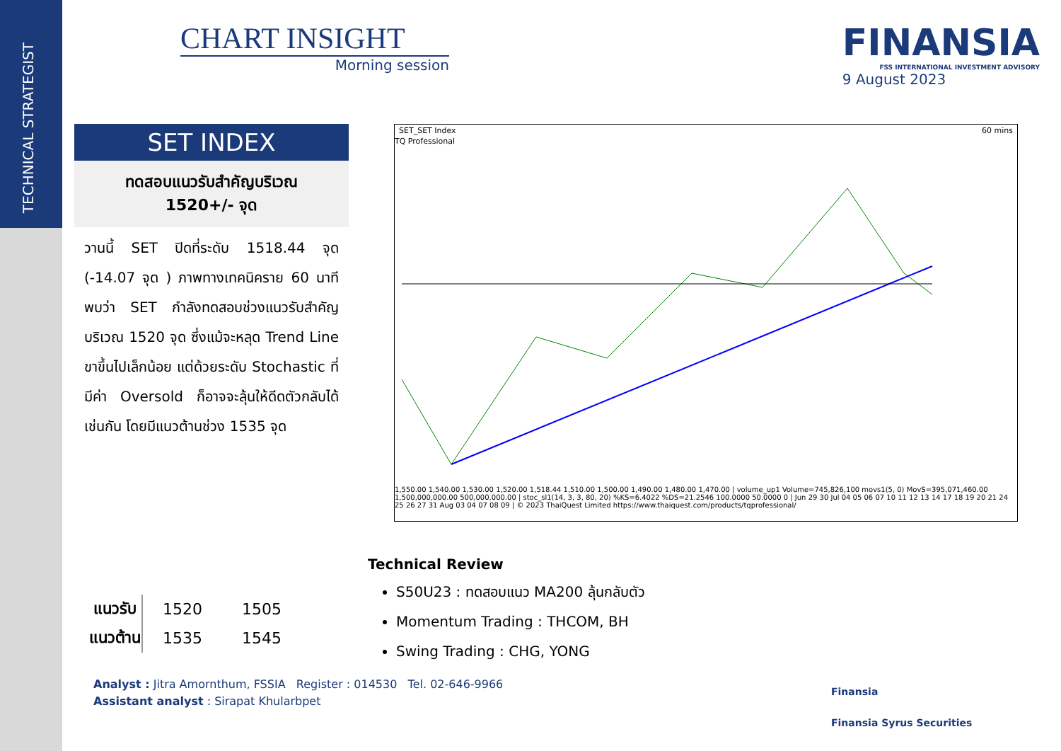TECHNICAL STRATEGIST
CHART INSIGHT
Morning session
FINANSIA
FSS INTERNATIONAL INVESTMENT ADVISORY
9 August 2023
SET INDEX
ทดสอบแนวรับสำคัญบริเวณ
1520+/- จุด
วานนี้ SET ปิดที่ระดับ 1518.44 จุด (-14.07 จุด ) ภาพทางเทคนิคราย 60 นาที พบว่า SET กำลังทดสอบช่วงแนวรับสำคัญ บริเวณ 1520 จุด ซึ่งแม้จะหลุด Trend Line ขาขึ้นไปเล็กน้อย แต่ด้วยระดับ Stochastic ที่มีค่า Oversold ก็อาจจะลุ้นให้ดีดตัวกลับได้เช่นกัน โดยมีแนวต้านช่วง 1535 จุด
SET_SET Index 60 mins
TQ Professional
1,550.00 1,540.00 1,530.00 1,520.00 1,518.44 1,510.00 1,500.00 1,490.00 1,480.00 1,470.00 | volume_up1 Volume=745,826,100 movs1(5, 0) MovS=395,071,460.00 1,500,000,000.00 500,000,000.00 | stoc_sl1(14, 3, 3, 80, 20) %KS=6.4022 %DS=21.2546 100.0000 50.0000 0 | Jun 29 30 Jul 04 05 06 07 10 11 12 13 14 17 18 19 20 21 24 25 26 27 31 Aug 03 04 07 08 09 | © 2023 ThaiQuest Limited https://www.thaiquest.com/products/tqprofessional/
Technical Review
S50U23 : ทดสอบแนว MA200 ลุ้นกลับตัว
Momentum Trading : THCOM, BH
Swing Trading : CHG, YONG
| แนวรับ | 1520 | 1505 |
| แนวต้าน | 1535 | 1545 |
Analyst : Jitra Amornthum, FSSIA Register : 014530 Tel. 02-646-9966
Assistant analyst : Sirapat Khularbpet
Finansia
Finansia Syrus Securities